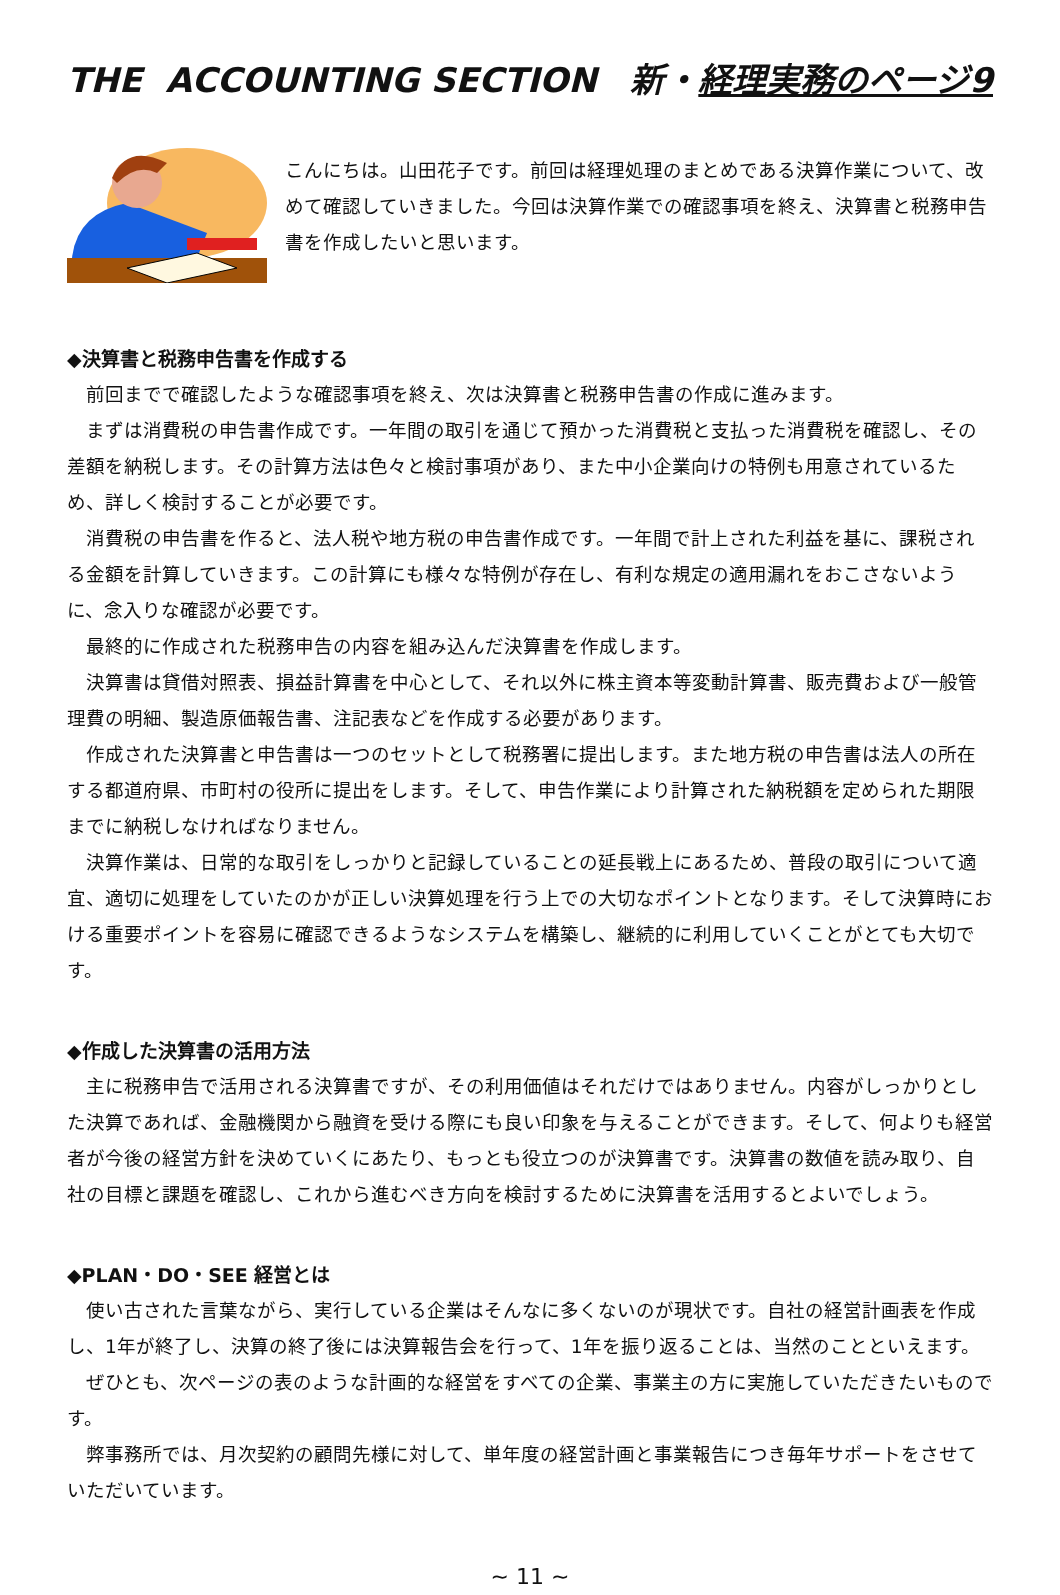THE ACCOUNTING SECTION 新・経理実務のページ9
こんにちは。山田花子です。前回は経理処理のまとめである決算作業について、改めて確認していきました。今回は決算作業での確認事項を終え、決算書と税務申告書を作成したいと思います。
◆決算書と税務申告書を作成する
前回までで確認したような確認事項を終え、次は決算書と税務申告書の作成に進みます。
まずは消費税の申告書作成です。一年間の取引を通じて預かった消費税と支払った消費税を確認し、その差額を納税します。その計算方法は色々と検討事項があり、また中小企業向けの特例も用意されているため、詳しく検討することが必要です。
消費税の申告書を作ると、法人税や地方税の申告書作成です。一年間で計上された利益を基に、課税される金額を計算していきます。この計算にも様々な特例が存在し、有利な規定の適用漏れをおこさないように、念入りな確認が必要です。
最終的に作成された税務申告の内容を組み込んだ決算書を作成します。
決算書は貸借対照表、損益計算書を中心として、それ以外に株主資本等変動計算書、販売費および一般管理費の明細、製造原価報告書、注記表などを作成する必要があります。
作成された決算書と申告書は一つのセットとして税務署に提出します。また地方税の申告書は法人の所在する都道府県、市町村の役所に提出をします。そして、申告作業により計算された納税額を定められた期限までに納税しなければなりません。
決算作業は、日常的な取引をしっかりと記録していることの延長戦上にあるため、普段の取引について適宜、適切に処理をしていたのかが正しい決算処理を行う上での大切なポイントとなります。そして決算時における重要ポイントを容易に確認できるようなシステムを構築し、継続的に利用していくことがとても大切です。
◆作成した決算書の活用方法
主に税務申告で活用される決算書ですが、その利用価値はそれだけではありません。内容がしっかりとした決算であれば、金融機関から融資を受ける際にも良い印象を与えることができます。そして、何よりも経営者が今後の経営方針を決めていくにあたり、もっとも役立つのが決算書です。決算書の数値を読み取り、自社の目標と課題を確認し、これから進むべき方向を検討するために決算書を活用するとよいでしょう。
◆PLAN・DO・SEE 経営とは
使い古された言葉ながら、実行している企業はそんなに多くないのが現状です。自社の経営計画表を作成し、1年が終了し、決算の終了後には決算報告会を行って、1年を振り返ることは、当然のことといえます。
ぜひとも、次ページの表のような計画的な経営をすべての企業、事業主の方に実施していただきたいものです。
弊事務所では、月次契約の顧問先様に対して、単年度の経営計画と事業報告につき毎年サポートをさせていただいています。
~ 11 ~